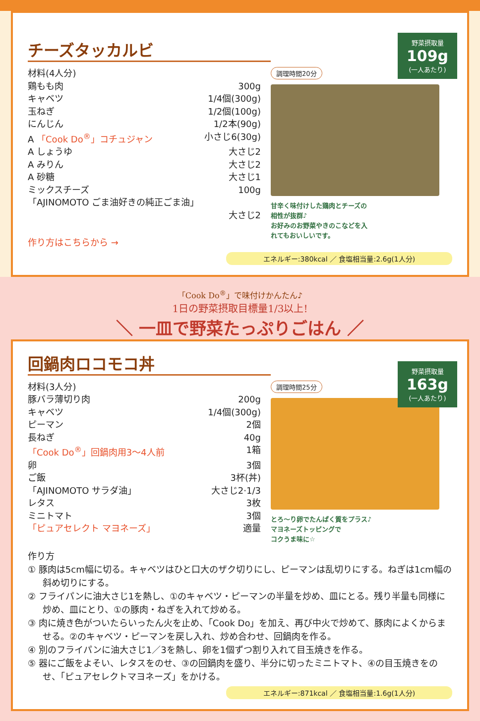チーズタッカルビ
野菜摂取量
109g
(一人あたり)
材料(4人分)
鶏もも肉 300g
キャベツ 1/4個(300g)
玉ねぎ 1/2個(100g)
にんじん 1/2本(90g)
A 「Cook Do<sup>®</sup>」コチュジャン 小さじ6(30g)
A しょうゆ 大さじ2
A みりん 大さじ2
A 砂糖 大さじ1
ミックスチーズ 100g
「AJINOMOTO ごま油好きの純正ごま油」
大さじ2
作り方はこちらから →
調理時間20分
甘辛く味付けした鶏肉とチーズの
相性が抜群♪
お好みのお野菜やきのこなどを入
れてもおいしいです。
エネルギー:380kcal ／ 食塩相当量:2.6g(1人分)
「Cook Do<sup>®</sup>」で味付けかんたん♪
1日の野菜摂取目標量1/3以上!
＼ 一皿で野菜たっぷりごはん ／
回鍋肉ロコモコ丼
野菜摂取量
163g
(一人あたり)
材料(3人分)
豚バラ薄切り肉 200g
キャベツ 1/4個(300g)
ピーマン 2個
長ねぎ 40g
「Cook Do<sup>®</sup>」回鍋肉用3～4人前 1箱
卵 3個
ご飯 3杯(丼)
「AJINOMOTO サラダ油」 大さじ2·1/3
レタス 3枚
ミニトマト 3個
「ピュアセレクト マヨネーズ」 適量
調理時間25分
とろ～り卵でたんぱく質をプラス♪
マヨネーズトッピングで
コクうま味に☆
作り方
① 豚肉は5cm幅に切る。キャベツはひと口大のザク切りにし、ピーマンは乱切りにする。ねぎは1cm幅の斜め切りにする。
② フライパンに油大さじ1を熱し、①のキャベツ・ピーマンの半量を炒め、皿にとる。残り半量も同様に炒め、皿にとり、①の豚肉・ねぎを入れて炒める。
③ 肉に焼き色がついたらいったん火を止め、「Cook Do」を加え、再び中火で炒めて、豚肉によくからませる。②のキャベツ・ピーマンを戻し入れ、炒め合わせ、回鍋肉を作る。
④ 別のフライパンに油大さじ1／3を熱し、卵を1個ずつ割り入れて目玉焼きを作る。
⑤ 器にご飯をよそい、レタスをのせ、③の回鍋肉を盛り、半分に切ったミニトマト、④の目玉焼きをのせ、「ピュアセレクトマヨネーズ」をかける。
エネルギー:871kcal ／ 食塩相当量:1.6g(1人分)